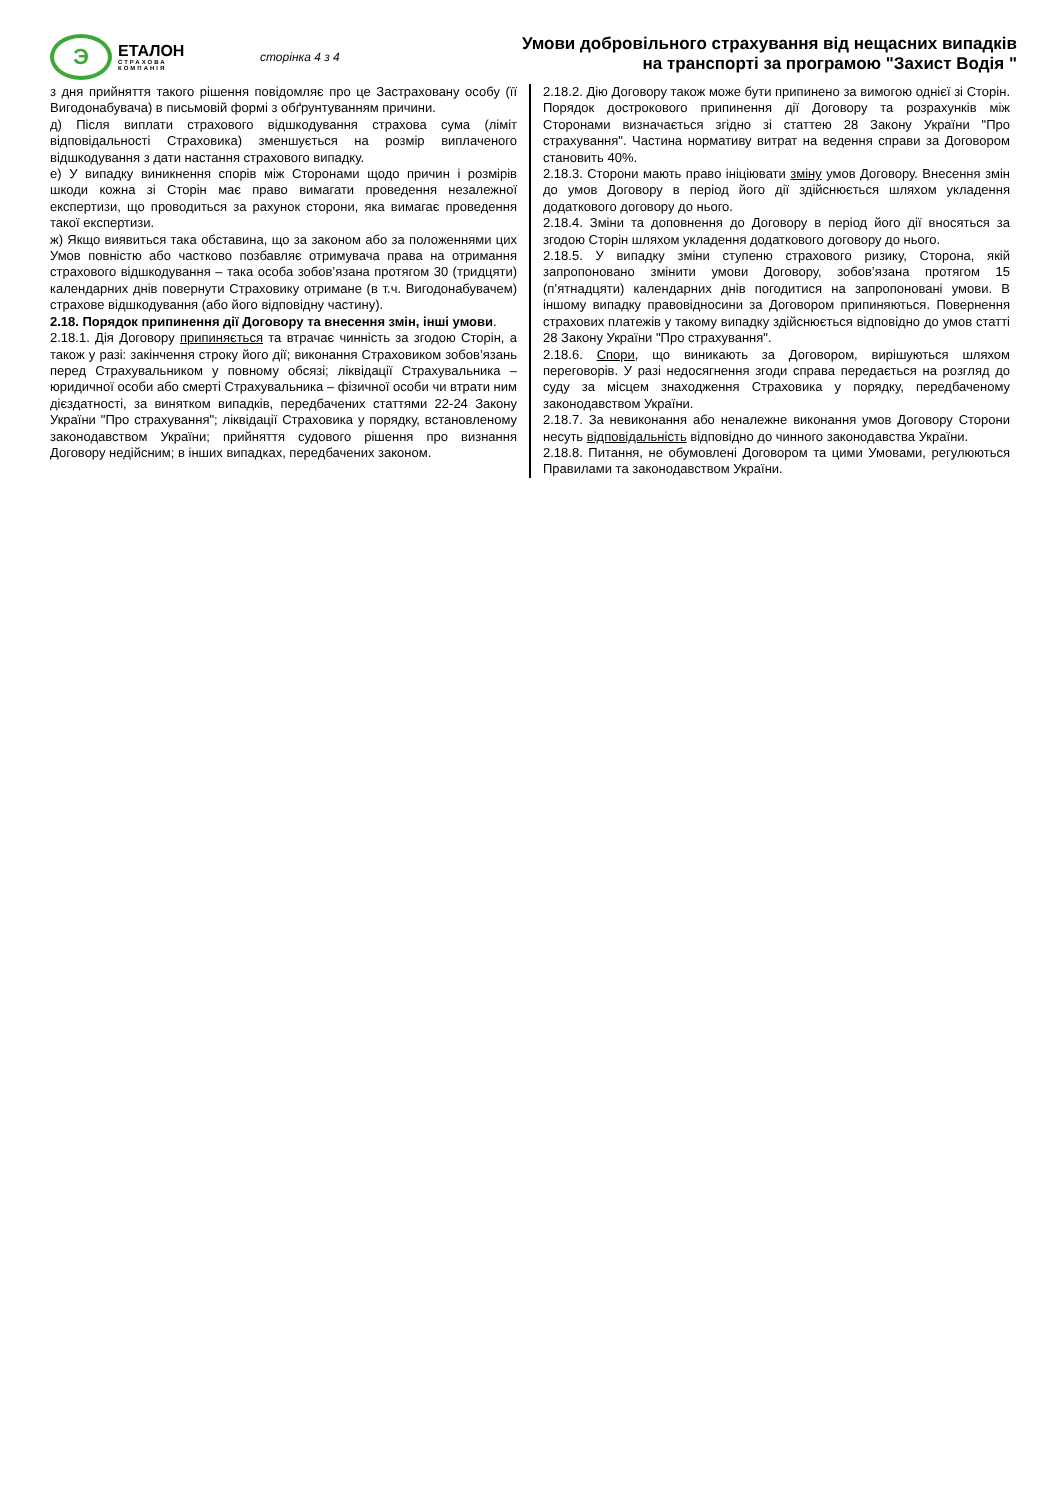Э
ЕТАЛОН
СТРАХОВА
КОМПАНІЯ
сторінка 4 з 4
Умови добровільного страхування від нещасних випадків
на транспорті за програмою "Захист Водія "
з дня прийняття такого рішення повідомляє про це Застраховану особу (її Вигодонабувача) в письмовій формі з обґрунтуванням причини.
д) Після виплати страхового відшкодування страхова сума (ліміт відповідальності Страховика) зменшується на розмір виплаченого відшкодування з дати настання страхового випадку.
е) У випадку виникнення спорів між Сторонами щодо причин і розмірів шкоди кожна зі Сторін має право вимагати проведення незалежної експертизи, що проводиться за рахунок сторони, яка вимагає проведення такої експертизи.
ж) Якщо виявиться така обставина, що за законом або за положеннями цих Умов повністю або частково позбавляє отримувача права на отримання страхового відшкодування – така особа зобов’язана протягом 30 (тридцяти) календарних днів повернути Страховику отримане (в т.ч. Вигодонабувачем) страхове відшкодування (або його відповідну частину).
2.18. Порядок припинення дії Договору та внесення змін, інші умови.
2.18.1. Дія Договору припиняється та втрачає чинність за згодою Сторін, а також у разі: закінчення строку його дії; виконання Страховиком зобов’язань перед Страхувальником у повному обсязі; ліквідації Страхувальника – юридичної особи або смерті Страхувальника – фізичної особи чи втрати ним дієздатності, за винятком випадків, передбачених статтями 22-24 Закону України "Про страхування"; ліквідації Страховика у порядку, встановленому законодавством України; прийняття судового рішення про визнання Договору недійсним; в інших випадках, передбачених законом.
2.18.2. Дію Договору також може бути припинено за вимогою однієї зі Сторін. Порядок дострокового припинення дії Договору та розрахунків між Сторонами визначається згідно зі статтею 28 Закону України "Про страхування". Частина нормативу витрат на ведення справи за Договором становить 40%.
2.18.3. Сторони мають право ініціювати зміну умов Договору. Внесення змін до умов Договору в період його дії здійснюється шляхом укладення додаткового договору до нього.
2.18.4. Зміни та доповнення до Договору в період його дії вносяться за згодою Сторін шляхом укладення додаткового договору до нього.
2.18.5. У випадку зміни ступеню страхового ризику, Сторона, якій запропоновано змінити умови Договору, зобов’язана протягом 15 (п’ятнадцяти) календарних днів погодитися на запропоновані умови. В іншому випадку правовідносини за Договором припиняються. Повернення страхових платежів у такому випадку здійснюється відповідно до умов статті 28 Закону України "Про страхування".
2.18.6. Спори, що виникають за Договором, вирішуються шляхом переговорів. У разі недосягнення згоди справа передається на розгляд до суду за місцем знаходження Страховика у порядку, передбаченому законодавством України.
2.18.7. За невиконання або неналежне виконання умов Договору Сторони несуть відповідальність відповідно до чинного законодавства України.
2.18.8. Питання, не обумовлені Договором та цими Умовами, регулюються Правилами та законодавством України.